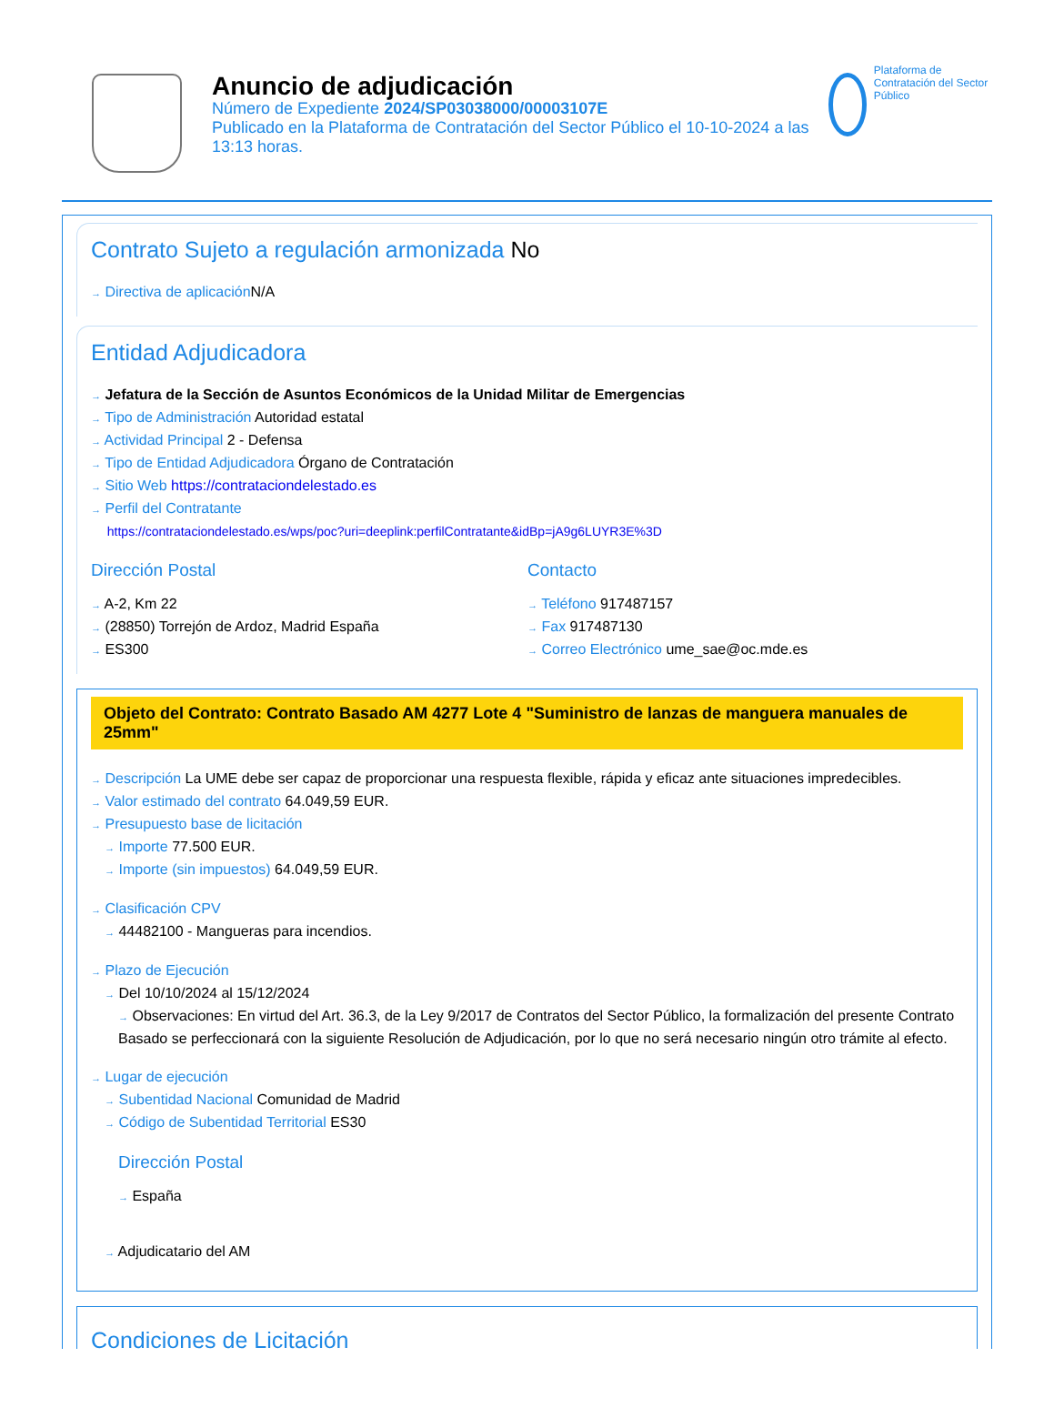Anuncio de adjudicación
Número de Expediente 2024/SP03038000/00003107E
Publicado en la Plataforma de Contratación del Sector Público el 10-10-2024 a las 13:13 horas.
Plataforma de Contratación del Sector Público
Contrato Sujeto a regulación armonizada No
→ Directiva de aplicación N/A
Entidad Adjudicadora
→ Jefatura de la Sección de Asuntos Económicos de la Unidad Militar de Emergencias
→ Tipo de Administración Autoridad estatal
→ Actividad Principal 2 - Defensa
→ Tipo de Entidad Adjudicadora Órgano de Contratación
→ Sitio Web https://contrataciondelestado.es
→ Perfil del Contratante
https://contrataciondelestado.es/wps/poc?uri=deeplink:perfilContratante&idBp=jA9g6LUYR3E%3D
Dirección Postal
→ A-2, Km 22
→ (28850) Torrejón de Ardoz, Madrid España
→ ES300
Contacto
→ Teléfono 917487157
→ Fax 917487130
→ Correo Electrónico ume_sae@oc.mde.es
Objeto del Contrato: Contrato Basado AM 4277 Lote 4 "Suministro de lanzas de manguera manuales de 25mm"
→ Descripción La UME debe ser capaz de proporcionar una respuesta flexible, rápida y eficaz ante situaciones impredecibles.
→ Valor estimado del contrato 64.049,59 EUR.
→ Presupuesto base de licitación
→ Importe 77.500 EUR.
→ Importe (sin impuestos) 64.049,59 EUR.
→ Clasificación CPV
→ 44482100 - Mangueras para incendios.
→ Plazo de Ejecución
→ Del 10/10/2024 al 15/12/2024
→ Observaciones: En virtud del Art. 36.3, de la Ley 9/2017 de Contratos del Sector Público, la formalización del presente Contrato Basado se perfeccionará con la siguiente Resolución de Adjudicación, por lo que no será necesario ningún otro trámite al efecto.
→ Lugar de ejecución
→ Subentidad Nacional Comunidad de Madrid
→ Código de Subentidad Territorial ES30
Dirección Postal
→ España
→ Adjudicatario del AM
Condiciones de Licitación